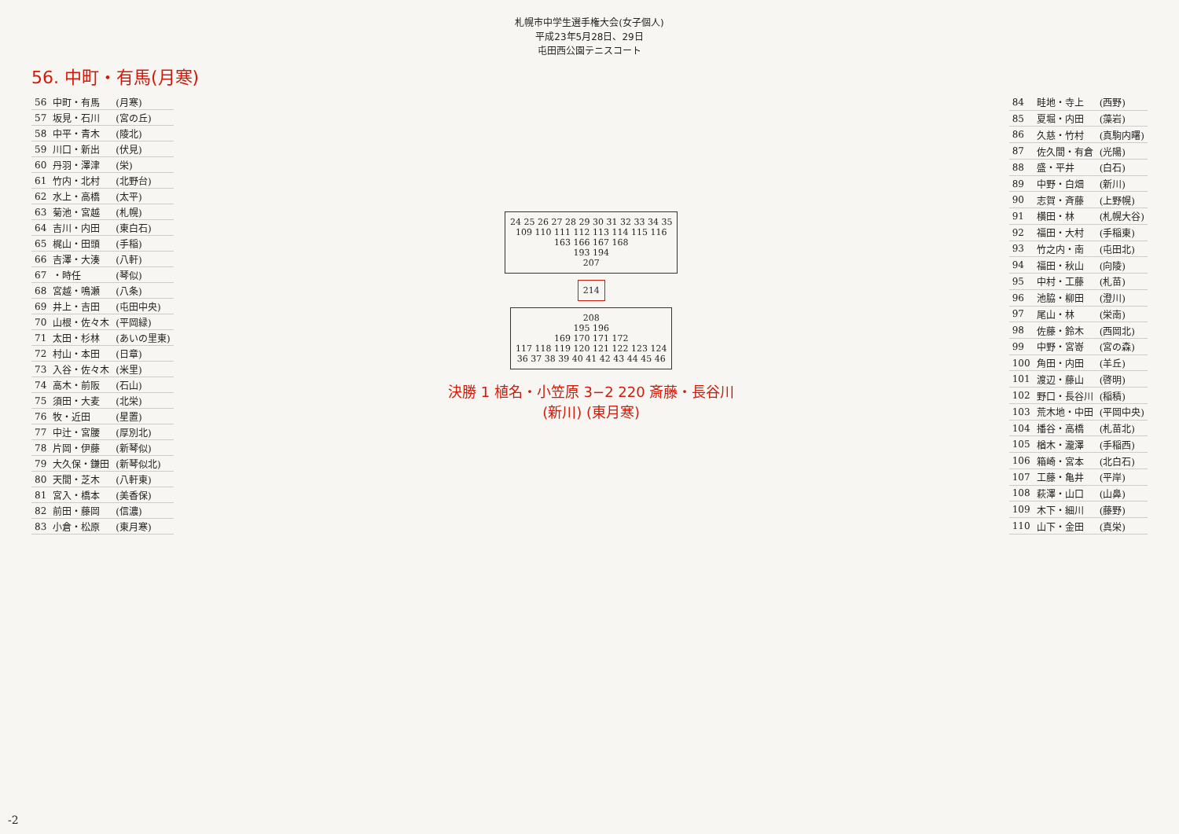札幌市中学生選手権大会(女子個人)
平成23年5月28日、29日
屯田西公園テニスコート
56. 中町・有馬(月寒)
| 56 | 中町・有馬 | (月寒) |
| 57 | 坂見・石川 | (宮の丘) |
| 58 | 中平・青木 | (陵北) |
| 59 | 川口・新出 | (伏見) |
| 60 | 丹羽・澤津 | (栄) |
| 61 | 竹内・北村 | (北野台) |
| 62 | 水上・高橋 | (太平) |
| 63 | 菊池・宮越 | (札幌) |
| 64 | 吉川・内田 | (東白石) |
| 65 | 梶山・田頭 | (手稲) |
| 66 | 吉澤・大湊 | (八軒) |
| 67 | ・時任 | (琴似) |
| 68 | 宮越・鳴瀬 | (八条) |
| 69 | 井上・吉田 | (屯田中央) |
| 70 | 山根・佐々木 | (平岡緑) |
| 71 | 太田・杉林 | (あいの里東) |
| 72 | 村山・本田 | (日章) |
| 73 | 入谷・佐々木 | (米里) |
| 74 | 高木・前阪 | (石山) |
| 75 | 須田・大麦 | (北栄) |
| 76 | 牧・近田 | (星置) |
| 77 | 中辻・宮腰 | (厚別北) |
| 78 | 片岡・伊藤 | (新琴似) |
| 79 | 大久保・鎌田 | (新琴似北) |
| 80 | 天間・芝木 | (八軒東) |
| 81 | 宮入・橋本 | (美香保) |
| 82 | 前田・藤岡 | (信濃) |
| 83 | 小倉・松原 | (東月寒) |
24 25 26 27 28 29 30 31 32 33 34 35
109 110 111 112 113 114 115 116
163 166 167 168
193 194
207
214
208
195 196
169 170 171 172
117 118 119 120 121 122 123 124
36 37 38 39 40 41 42 43 44 45 46
決勝 1 植名・小笠原 3−2 220 斎藤・長谷川
(新川) (東月寒)
| 84 | 畦地・寺上 | (西野) |
| 85 | 夏堀・内田 | (藻岩) |
| 86 | 久慈・竹村 | (真駒内曙) |
| 87 | 佐久間・有倉 | (光陽) |
| 88 | 盛・平井 | (白石) |
| 89 | 中野・白畑 | (新川) |
| 90 | 志賀・斉藤 | (上野幌) |
| 91 | 横田・林 | (札幌大谷) |
| 92 | 福田・大村 | (手稲東) |
| 93 | 竹之内・南 | (屯田北) |
| 94 | 福田・秋山 | (向陵) |
| 95 | 中村・工藤 | (札苗) |
| 96 | 池脇・柳田 | (澄川) |
| 97 | 尾山・林 | (栄南) |
| 98 | 佐藤・鈴木 | (西岡北) |
| 99 | 中野・宮嵜 | (宮の森) |
| 100 | 角田・内田 | (羊丘) |
| 101 | 渡辺・藤山 | (啓明) |
| 102 | 野口・長谷川 | (稲積) |
| 103 | 荒木地・中田 | (平岡中央) |
| 104 | 播谷・高橋 | (札苗北) |
| 105 | 楢木・瀧澤 | (手稲西) |
| 106 | 箱崎・宮本 | (北白石) |
| 107 | 工藤・亀井 | (平岸) |
| 108 | 萩澤・山口 | (山鼻) |
| 109 | 木下・細川 | (藤野) |
| 110 | 山下・金田 | (真栄) |
-2